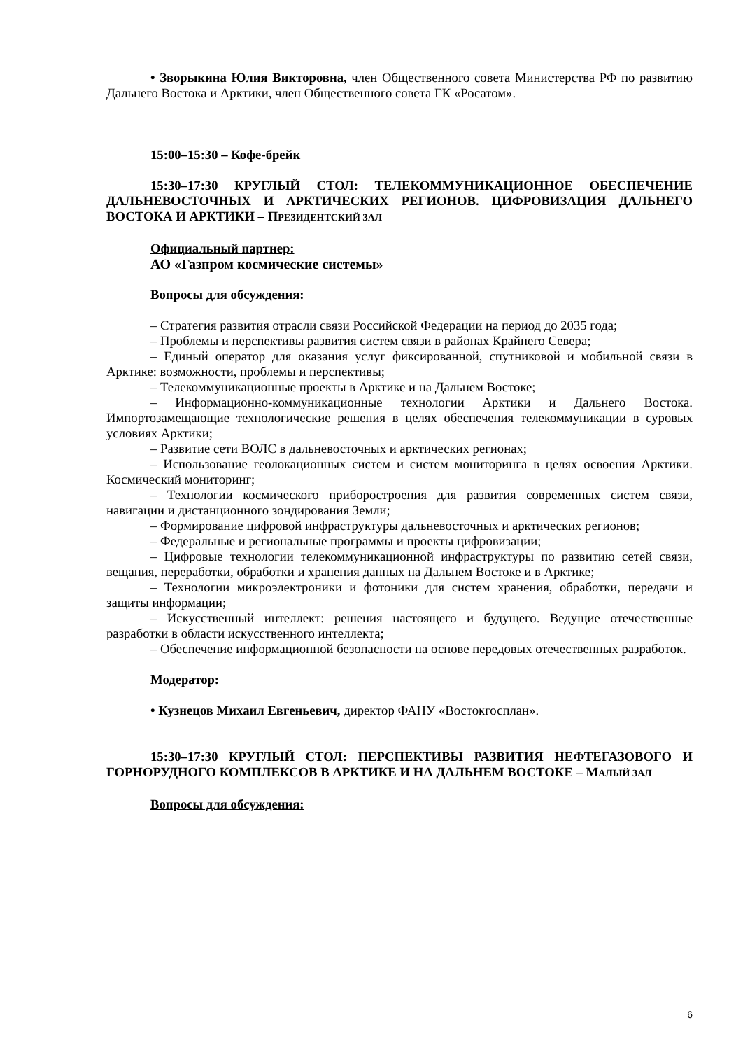• Зворыкина Юлия Викторовна, член Общественного совета Министерства РФ по развитию Дальнего Востока и Арктики, член Общественного совета ГК «Росатом».
15:00–15:30 – Кофе-брейк
15:30–17:30 КРУГЛЫЙ СТОЛ: ТЕЛЕКОММУНИКАЦИОННОЕ ОБЕСПЕЧЕНИЕ ДАЛЬНЕВОСТОЧНЫХ И АРКТИЧЕСКИХ РЕГИОНОВ. ЦИФРОВИЗАЦИЯ ДАЛЬНЕГО ВОСТОКА И АРКТИКИ – ПРЕЗИДЕНТСКИЙ ЗАЛ
Официальный партнер:
АО «Газпром космические системы»
Вопросы для обсуждения:
– Стратегия развития отрасли связи Российской Федерации на период до 2035 года;
– Проблемы и перспективы развития систем связи в районах Крайнего Севера;
– Единый оператор для оказания услуг фиксированной, спутниковой и мобильной связи в Арктике: возможности, проблемы и перспективы;
– Телекоммуникационные проекты в Арктике и на Дальнем Востоке;
– Информационно-коммуникационные технологии Арктики и Дальнего Востока. Импортозамещающие технологические решения в целях обеспечения телекоммуникации в суровых условиях Арктики;
– Развитие сети ВОЛС в дальневосточных и арктических регионах;
– Использование геолокационных систем и систем мониторинга в целях освоения Арктики. Космический мониторинг;
– Технологии космического приборостроения для развития современных систем связи, навигации и дистанционного зондирования Земли;
– Формирование цифровой инфраструктуры дальневосточных и арктических регионов;
– Федеральные и региональные программы и проекты цифровизации;
– Цифровые технологии телекоммуникационной инфраструктуры по развитию сетей связи, вещания, переработки, обработки и хранения данных на Дальнем Востоке и в Арктике;
– Технологии микроэлектроники и фотоники для систем хранения, обработки, передачи и защиты информации;
– Искусственный интеллект: решения настоящего и будущего. Ведущие отечественные разработки в области искусственного интеллекта;
– Обеспечение информационной безопасности на основе передовых отечественных разработок.
Модератор:
• Кузнецов Михаил Евгеньевич, директор ФАНУ «Востокгосплан».
15:30–17:30 КРУГЛЫЙ СТОЛ: ПЕРСПЕКТИВЫ РАЗВИТИЯ НЕФТЕГАЗОВОГО И ГОРНОРУДНОГО КОМПЛЕКСОВ В АРКТИКЕ И НА ДАЛЬНЕМ ВОСТОКЕ – МАЛЫЙ ЗАЛ
Вопросы для обсуждения:
6